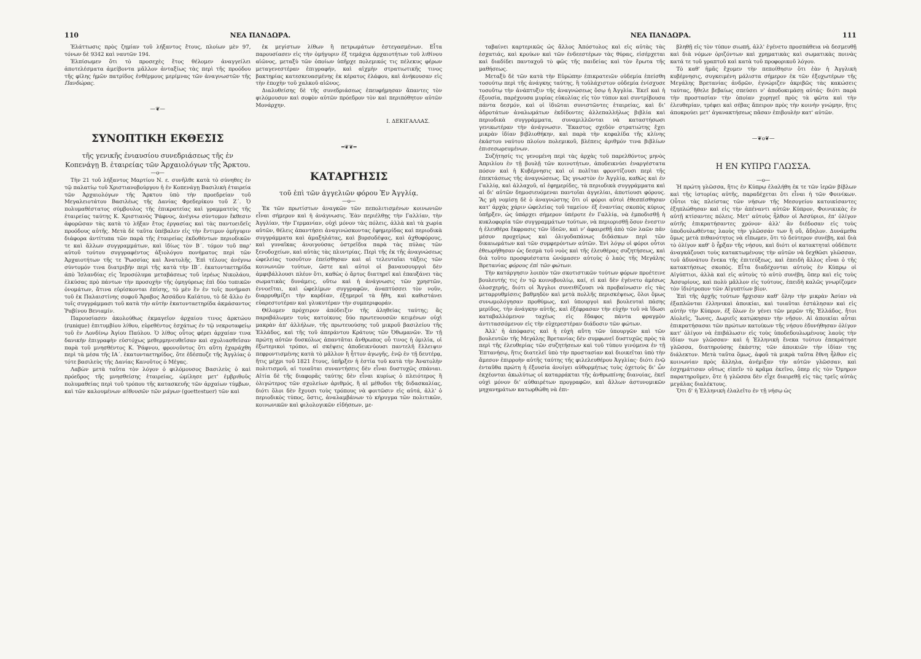110 ΝΕΑ ΠΑΝΔΩΡΑ.
Ἐλάττωσις πρὸς ζημίαν τοῦ λήξαντος ἔτους, πλοίων μὲν 97, τόνων δὲ 9342 καὶ ναυτῶν 194.
Ἐλπίσωμεν ὅτι τὸ προσεχὲς ἔτος θέλομεν ἀναγγείλει ἀποτελέσματα ἀμείβοντα μᾶλλον ἀνταξίως τὰς περὶ τῆς προόδου τῆς φίλης ἡμῶν πατρίδος ἐνθέρμους μερίμνας τῶν ἀναγνωστῶν τῆς Πανδώρας.
—❦—
ΣΥΝΟΠΤΙΚΗ ΕΚΘΕΣΙΣ
τῆς γενικῆς ἐνιαυσίου συνεδριάσεως τῆς ἐν Κοπενάγῃ Β. ἑταιρείας τῶν Ἀρχαιολόγων τῆς Ἄρκτου.
—o—
Τὴν 21 τοῦ λήξαντος Μαρτίου Ν. ε. συνῆλθε κατὰ τὸ σύνηθες ἐν τῷ παλατίῳ τοῦ Χριστιανοβούργου ἡ ἐν Κοπενάγῃ Βασιλικὴ ἑταιρεία τῶν Ἀρχαιολόγων τῆς Ἄρκτου ὑπὸ τὴν προεδρείαν τοῦ Μεγαλειοτάτου Βασιλέως τῆς Δανίας Φρεδερίκου τοῦ Ζ΄. Ὁ πολυμαθέστατος σύμβουλος τῆς ἐπικρατείας καὶ γραμματεὺς τῆς ἑταιρείας ταύτης Κ. Χριστιανὸς Ῥάφνος, ἀνέγνω σύντομον ἔκθεσιν ἀφορῶσαν τὰς κατὰ τὸ λῆξαν ἔτος ἐργασίας καὶ τὰς παντοειδεῖς προόδους αὐτῆς. Μετὰ δὲ ταῦτα ὑπέβαλεν εἰς τὴν ἔντιμον ὁμήγυριν διάφορα ἀντίτυπα τῶν παρὰ τῆς ἑταιρείας ἐκδοθέντων περιοδικῶν τε καὶ ἄλλων συγγραμμάτων, καὶ ἰδίως τὸν Β΄. τόμον τοῦ παρ' αὐτοῦ τούτου συγγραφέντος ἀξιολόγου πονήματος περὶ τῶν Ἀρχαιοτήτων τῆς τε Ῥωσσίας καὶ Ἀνατολῆς. Ἐπὶ τέλους ἀνέγνω σύντομόν τινα διατριβὴν περὶ τῆς κατὰ τὴν ΙΒ΄. ἑκατονταετηρίδα ἀπὸ Ἰσλανδίας εἰς Ἱεροσόλυμα μεταβάσεως τοῦ ἱερέως Νικολάου, ἑλκύσας πρὸ πάντων τὴν προσοχὴν τῆς ὁμηγύρεως ἐπὶ δύο τοπικῶν ὀνομάτων, ἅτινα εὑρίσκονται ἐπίσης, τὸ μὲν ἓν ἐν τοῖς πονήμασι τοῦ ἐκ Παλαιστίνης σοφοῦ Ἄραβος Ἀσσάδου Καϊάτου, τὸ δὲ ἄλλο ἐν τοῖς συγγράμμασι τοῦ κατὰ τὴν αὐτὴν ἑκατονταετηρίδα ἀκμάσαντος Ῥαβίνου Βενιαμίν.
Παρουσίασεν ἀκολούθως ἐκμαγεῖον ἀρχαίου τινος ἀρκτώου (runique) ἐπιτυμβίου λίθου, εὑρεθέντος ἐσχάτως ἐν τῷ νεκροταφείῳ τοῦ ἐν Λονδίνῳ Ἁγίου Παύλου. Ὁ λίθος οὗτος φέρει ἀρχαίαν τινα δανικὴν ἐπιγραφὴν εὐστόχως μεθερμηνευθεῖσαν καὶ σχολιασθεῖσαν παρὰ τοῦ μνησθέντος Κ. Ῥάφνου, φρονοῦντος ὅτι αὕτη ἐχαράχθη περὶ τὰ μέσα τῆς ΙΑ΄. ἑκατονταετηρίδος, ὅτε ἐδέσποζε τῆς Ἀγγλίας ὁ τότε βασιλεὺς τῆς Δανίας Κανοῦτος ὁ Μέγας.
Λαβὼν μετὰ ταῦτα τὸν λόγον ὁ φιλόμουσος Βασιλεὺς ὁ καὶ πρόεδρος τῆς μνησθείσης ἑταιρείας, ὡμίλησε μετ' ἐμβριθοῦς πολυμαθείας περὶ τοῦ τρόπου τῆς κατασκευῆς τῶν ἀρχαίων τύμβων, καὶ τῶν καλουμένων αἰθουσῶν τῶν μάγων (goettestuer) τῶν καὶ
ἐκ μεγίστων λίθων ἢ πετρωμάτων ἐστεγασμένων. Εἶτα παρουσίασεν εἰς τὴν ὁμήγυριν ἐξ τεμάχια ἀρχαιοτήτων τοῦ λιθίνου αἰῶνος, μεταξὺ τῶν ὁποίων ὑπῆρχε πολεμικός τις πέλεκυς φέρων μεταγενεστέραν ἐπιγραφήν, καὶ αἰχμὴν στρατιωτικῆς τινος βακτηρίας κατεσκευασμένης ἐκ κέρατος ἐλάφου, καὶ ἀνήκουσαν εἰς τὴν ἐποχὴν τοῦ χαλκοῦ αἰῶνος.
Διαλυθείσης δὲ τῆς συνεδριάσεως ἐπευφήμησαν ἅπαντες τὸν φιλόμουσον καὶ σοφὸν αὐτῶν πρόεδρον τὸν καὶ περιπόθητον αὐτῶν Μονάρχην.
Ι. ΔΕΚΙΓΑΛΛΑΣ.
═❦❦═
ΚΑΤΑΡΓΗΣΙΣ
τοῦ ἐπὶ τῶν ἀγγελιῶν φόρου Ἐν Ἀγγλίᾳ.
—o—
Ἐκ τῶν πρωτίστων ἀναγκῶν τῶν πεπολιτισμένων κοινωνιῶν εἶναι σήμερον καὶ ἡ ἀνάγνωσις. Ἐὰν περιέλθῃς τὴν Γαλλίαν, τὴν Ἀγγλίαν, τὴν Γερμανίαν, οὐχὶ μόνον τὰς πόλεις, ἀλλὰ καὶ τὰ χωρία αὐτῶν, θέλεις ἀπαντήσει ἀναγινώσκοντας ἐφημερίδας καὶ περιοδικὰ συγγράμματα καὶ ἁμαξηλάτας, καὶ βυρσοδέψας, καὶ ἀχθοφόρους, καὶ γυναῖκας ἀνοιγούσας ὀστρεῖδια παρὰ τὰς πύλας τῶν ξενοδοχείων, καὶ αὐτὰς τὰς πλυντρίας. Περὶ τῆς ἐκ τῆς ἀναγνώσεως ὠφελείας τοσοῦτον ἐπείσθησαν καὶ αἱ τελευταῖαι τάξεις τῶν κοινωνιῶν τούτων, ὥστε καὶ αὐτοὶ οἱ βαναυσουργοὶ δὲν ἀμφιβάλλουσι πλέον ὅτι, καθὼς ὁ ἄρτος διατηρεῖ καὶ ἐπαυξάνει τὰς σωματικὰς δυνάμεις, οὕτω καὶ ἡ ἀνάγνωσις τῶν χρηστῶν, ἐννοεῖται, καὶ ὠφελίμων συγγραφῶν, ἀναπτύσσει τὸν νοῦν, διαρρυθμίζει τὴν καρδίαν, ἐξημεροῖ τὰ ἤθη, καὶ καθιστάνει εὐαρεστοτέραν καὶ γλυκυτέραν τὴν συμπεριφοράν.
Θέλομεν πρόχειρον ἀπόδειξιν τῆς ἀληθείας ταύτης; ἂς παραβάλωμεν τοὺς κατοίκους δύο πρωτευουσῶν κειμένων οὐχὶ μακρὰν ἀπ' ἀλλήλων, τῆς πρωτευούσης τοῦ μικροῦ βασιλείου τῆς Ἑλλάδος, καὶ τῆς τοῦ ἀπεράντου Κράτους τῶν Ὀθωμανῶν. Ἐν τῇ πρώτῃ αὐτῶν δυσκόλως ἀπαντᾶται ἄνθρωπος οὗ τινος ἡ ὁμιλία, οἱ ἐξωτερικοὶ τρόποι, αἱ σκέψεις ἀποδεικνύουσι παντελῆ ἔλλειψιν πεφροντισμένης κατὰ τὸ μᾶλλον ἢ ἧττον ἀγωγῆς, ἐνῷ ἐν τῇ δευτέρᾳ, ἥτις μέχρι τοῦ 1821 ἔτους, ὑπῆρξεν ἡ ἑστία τοῦ κατὰ τὴν Ἀνατολὴν πολιτισμοῦ, αἱ τοιαῦται συναντήσεις δὲν εἶναι δυστυχῶς σπάνιαι. Αἰτία δὲ τῆς διαφορᾶς ταύτης δὲν εἶναι κυρίως ὁ πλειότερος ἢ ὀλιγώτερος τῶν σχολείων ἀριθμός, ἢ αἱ μέθοδοι τῆς διδασκαλίας, διότι ὅλοι δὲν ἔχουσι τοὺς τρόπους νὰ φοιτῶσιν εἰς αὐτά, ἀλλ' ὁ περιοδικὸς τύπος, ὅστις, ἀναλαμβάνων τὸ κήρυγμα τῶν πολιτικῶν, κοινωνικῶν καὶ φιλολογικῶν εἰδήσεων, με-
ΝΕΑ ΠΑΝΔΩΡΑ. 111
ταβαίνει καρτερικῶς ὡς ἄλλος Ἀπόστολος καὶ εἰς αὐτὰς τὰς ἐσχατιάς, καὶ κρούων καὶ τῶν ἐνδεεστέρων τὰς θύρας, εἰσέρχεται καὶ διαδίδει πανταχοῦ τὸ φῶς τῆς παιδείας καὶ τὸν ἔρωτα τῆς μαθήσεως.
Μεταξὺ δὲ τῶν κατὰ τὴν Εὐρώπην ἐπικρατειῶν οὐδεμία ἐπείσθη τοσούτῳ περὶ τῆς ἀνάγκης ταύτης, ἢ τοὐλάχιστον οὐδεμία ἐνίσχυσε τοσοῦτῳ τὴν ἀνάπτυξιν τῆς ἀναγνώσεως ὅσῳ ἡ Ἀγγλία. Ἐκεῖ καὶ ἡ ἐξουσία, παρέχουσα μυρίας εὐκολίας εἰς τὸν τύπον καὶ συντρίβουσα πάντα δεσμόν, καὶ οἱ ἰδιῶται συνιστῶντες ἑταιρείας, καὶ δι' ἀδροτάτων ἀναλωμάτων ἐκδίδοντες ἀλλεπαλλήλως βιβλία καὶ περιοδικὰ συγγράμματα, συναμιλλῶνται νὰ καταστήσωσι γενικωτέραν τὴν ἀνάγνωσιν. Ἕκαστος σχεδὸν στρατιώτης ἔχει μικρὰν ἰδίαν βιβλιοθήκην, καὶ παρὰ τὴν κεφαλίδα τῆς κλίνης ἑκάστου ναύτου πλοίου πολεμικοῦ, βλέπεις ἀριθμόν τινα βιβλίων ἐπισεσωρευμένων.
Συζήτησίς τις γενομένη περὶ τὰς ἀρχὰς τοῦ παρελθόντος μηνὸς Ἀπριλίου ἐν τῇ βουλῇ τῶν κοινοτήτων, ἀποδεικνύει ἐναργέστατα πόσον καὶ ἡ Κυβέρνησις καὶ οἱ πολῖται φροντίζουσι περὶ τῆς ἐπεκτάσεως τῆς ἀναγνώσεως. Ὡς γνωστὸν ἐν Ἀγγλίᾳ, καθὼς καὶ ἐν Γαλλίᾳ, καὶ ἀλλαχοῦ, αἱ ἐφημερίδες, τὰ περιοδικὰ συγγράμματα καὶ αἱ δι' αὐτῶν δημοσιευόμεναι παντοῖαι ἀγγελίαι, ἀποτίουσι φόρους. Ἂς μὴ νομίσῃ δὲ ὁ ἀναγνώστης ὅτι οἱ φόροι αὐτοὶ ἐθεσπίσθησαν κατ' ἀρχὰς χάριν ὠφελείας τοῦ ταμείου· ἐξ ἐναντίας σκοπὸς κύριος ὑπῆρξεν, ὡς ὑπάρχει σήμερον ὑπέροτε ἐν Γαλλίᾳ, νὰ ἐμποδισθῇ ἡ κυκλοφορία τῶν συγγραμμάτων τούτων, νὰ περιορισθῇ ὅσον ἐνεστιν ἡ ἐλευθέρα ἔκφρασις τῶν ἰδεῶν, καὶ ν' ἀφαιρεθῇ ἀπὸ τῶν λαῶν πᾶν μέσον προχείρως καὶ ὀλιγοδαπάνως διδάσκων περὶ τῶν δικαιωμάτων καὶ τῶν συμφερόντων αὐτῶν. Ἑνὶ λόγῳ οἱ φόροι οὗτοι ἐθεωρήθησαν ὡς δεσμὰ τοῦ νοὸς καὶ τῆς ἐλευθέρας συζητήσεως, καὶ διὰ τοῦτο προσφυέστατα ὠνόμασεν αὐτοὺς ὁ λαὸς τῆς Μεγάλης Βρετανίας φόρους ἐπὶ τῶν φώτων.
Τὴν κατάργησιν λοιπὸν τῶν σκοτιστικῶν τούτων φόρων προέτεινε βουλευτής τις ἐν τῷ κοινοβουλίῳ, καί, εἰ καὶ δὲν ἐγένετο ἀμέσως ὁλοσχερής, διότι οἱ Ἄγγλοι συνειθίζουσι νὰ προβαίνωσιν εἰς τὰς μεταρρυθμίσεις βαθμηδὸν καὶ μετὰ πολλῆς περισκέψεως, ὅλοι ὅμως συνωμολόγησαν προθύμως, καὶ ὑπουργοὶ καὶ βουλευταὶ πάσης μερίδος, τὴν ἀνάγκην αὐτῆς, καὶ ἐξέφρασαν τὴν εὐχὴν τοῦ νὰ ἴδωσι καταβαλλόμενον ταχέως εἰς ἔδαφος πάντα φραγμὸν ἀντιτασσόμενον εἰς τὴν εὐχερεστέραν διάδοσιν τῶν φώτων.
Ἀλλ' ἡ ἀπόφασις καὶ ἡ εὐχὴ αὕτη τῶν ὑπουργῶν καὶ τῶν βουλευτῶν τῆς Μεγάλης Βρετανίας δὲν συμφωνεῖ δυστυχῶς πρὸς τὰ περὶ τῆς ἐλευθερίας τῶν συζητήσεων καὶ τοῦ τύπου γινόμενα ἐν τῇ Ἑπτανήσῳ, ἥτις διατελεῖ ὑπὸ τὴν προστασίαν καὶ διοικεῖται ὑπὸ τὴν ἄμεσον ἐπιρροὴν αὐτῆς ταύτης τῆς φιλελευθέρου Ἀγγλίας· διότι ἐνῷ ἐνταῦθα πρώτη ἡ ἐξουσία ἀνοίγει αὐθορμήτως τοὺς ὀχετοὺς δι' ὧν ἐκχέονται ἀκωλύτως οἱ καταρράκται τῆς ἀνθρωπίνης διανοίας, ἐκεῖ οὐχὶ μόνον δι' αὐθαιρέτων προγραφῶν, καὶ ἄλλων ἀστυνομικῶν μηχανημάτων κατωρθώθη νὰ ἐπι-
βληθῇ εἰς τὸν τύπον σιωπή, ἀλλ' ἐγένετο προσπάθεια νὰ δεσμευθῇ καὶ διὰ νόμων ὁριζόντων καὶ χρηματικὰς καὶ σωματικὰς ποινὰς κατά τε τοῦ γραπτοῦ καὶ κατὰ τοῦ προφορικοῦ λόγου.
Τὸ καθ' ἡμᾶς ἔχομεν τὴν πεποίθησιν ὅτι ἐὰν ἡ Ἀγγλικὴ κυβέρνησις, συγκειμένη μάλιστα σήμερον ἐκ τῶν ἐξοχωτέρων τῆς Μεγάλης Βρετανίας ἀνδρῶν, ἐγνώριζεν ἀκριβῶς τὰς κακώσεις ταύτας, ἤθελε βεβαίως σπεύσει ν' ἀποδοκιμάσῃ αὐτάς· διότι παρὰ τὴν προστασίαν τὴν ὁποίαν χορηγεῖ πρὸς τὰ φῶτα καὶ τὴν ἐλευθερίαν, τρέφει καὶ σέβας ἄπειρον πρὸς τὴν κοινὴν γνώμην, ἥτις ἀποκρούει μετ' ἀγανακτήσεως πᾶσαν ἐπιβουλὴν κατ' αὐτῶν.
—❦o❦—
Η ΕΝ ΚΥΠΡΩ ΓΛΩΣΣΑ.
—o—
Ἡ πρώτη γλῶσσα, ἥτις ἐν Κύπρῳ ἐλαλήθη ἐκ τε τῶν ἱερῶν βίβλων καὶ τῆς ἱστορίας αὐτῆς, παραδέχεται ὅτι εἶναι ἡ τῶν Φοινίκων. Οὗτοι τὰς πλείστας τῶν νήσων τῆς Μεσογείου κατοικίσαντες ἐξηπλώθησαν καὶ εἰς τὴν ἀπέναντι αὐτῶν Κύπρον, Φοινικικὰς ἐν αὐτῇ κτίσαντες πόλεις. Μετ' αὐτοὺς ἦλθον οἱ Ἀσσύριοι, ἐπ' ὀλίγον αὐτῆς ἐπικρατήσαντες χρόνον· ἀλλ' ἂν διέδοσαν εἰς τοὺς ὑποδουλωθέντας λαοὺς τὴν γλῶσσάν των ἢ οὔ, ἄδηλον. Δυνάμεθα ὅμως μετὰ πιθανότητος νὰ εἴπωμεν, ὅτι τὸ δεύτερον συνέβη, καὶ διὰ τὸ ὀλίγον καθ' ὃ ἦρξαν τῆς νήσου, καὶ διότι οἱ κατακτηταὶ οὐδέποτε ἀναγκάζουσι τοὺς κατακτωμένους τὴν αὐτῶν νὰ δεχθῶσι γλῶσσαν, τοῦ ἀδυνάτου ἕνεκα τῆς ἐπιτεύξεως, καὶ ἐπειδὴ ἄλλος εἶναι ὁ τῆς κατακτήσεως σκοπός. Εἶτα διαδέχονται αὐτοὺς ἐν Κύπρῳ οἱ Αἰγύπτιοι, ἀλλὰ καὶ εἰς αὐτοὺς τὸ αὐτὸ συνέβη, ὅπερ καὶ εἰς τοὺς Ἀσσυρίους, καὶ πολὺ μᾶλλον εἰς τούτους, ἐπειδὴ καλῶς γνωρίζομεν τὸν ἰδιότροπον τῶν Αἰγυπτίων βίον.
Ἐπὶ τῆς ἀρχῆς τούτων ἤρχισαν καθ' ὅλην τὴν μικρὰν Ἀσίαν νὰ ἐξαπλῶνται ἑλληνικαὶ ἀποικίαι, καὶ τοιαῦται ἐστάλησαν καὶ εἰς αὐτὴν τὴν Κύπρον, ἐξ ὅλων ἐν γένει τῶν μερῶν τῆς Ἑλλάδος, ἤτοι Αἰολεῖς, Ἴωνες, Δωριεῖς κατῴκησαν τὴν νῆσον. Αἱ ἀποικίαι αὗται ἐπικρατήσασαι τῶν πρώτων κατοίκων τῆς νήσου ἐδυνήθησαν ὀλίγον κατ' ὀλίγον νὰ ἐπιβάλωσιν εἰς τοὺς ὑποδεδουλωμένους λαοὺς τὴν ἰδίαν των γλῶσσαν· καὶ ἡ Ἑλληνικὴ ἕνεκα τούτου ἐπεκράτησε γλῶσσα, διατηρούσης ἑκάστης τῶν ἀποικιῶν τὴν ἰδίαν της διάλεκτον. Μετὰ ταῦτα ὅμως, ἀφοῦ τὰ μικρὰ ταῦτα ἔθνη ἦλθον εἰς κοινωνίαν πρὸς ἄλληλα, ἀνέμιξαν τὴν αὐτῶν γλῶσσαν, καὶ ἐσχημάτισαν οὕτως εἰπεῖν τὸ κρᾶμα ἐκεῖνο, ὅπερ εἰς τὸν Ὅμηρον παρατηροῦμεν, ὅτε ἡ γλῶσσα δὲν εἶχε διαιρεθῇ εἰς τὰς τρεῖς αὐτὰς μεγάλας διαλέκτους.
Ὅτι δ' ἡ Ἑλληνικὴ ἐλαλεῖτο ἐν τῇ νήσῳ ὡς